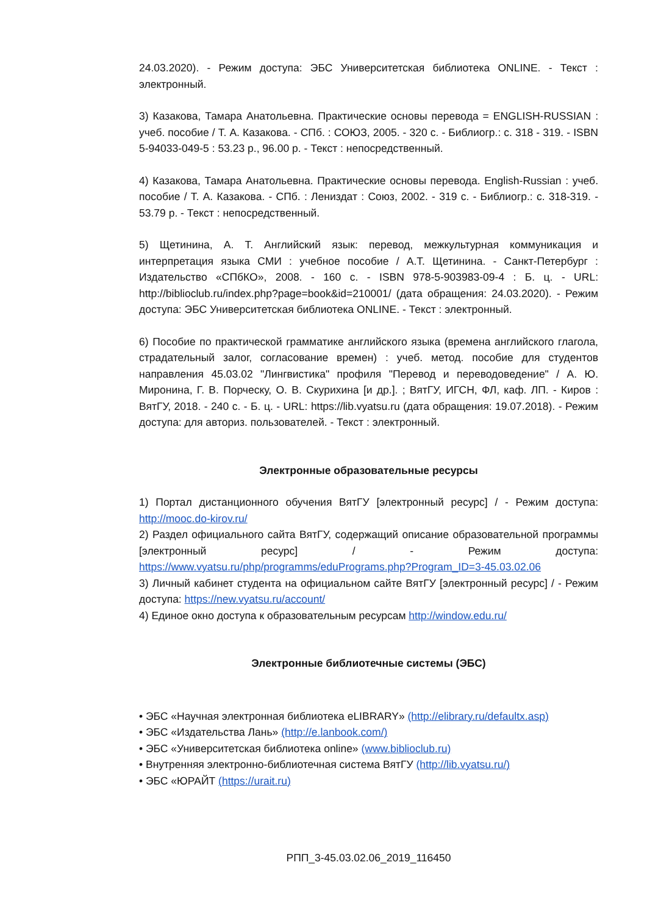24.03.2020). - Режим доступа: ЭБС Университетская библиотека ONLINE. - Текст : электронный.
3) Казакова, Тамара Анатольевна. Практические основы перевода = ENGLISH-RUSSIAN : учеб. пособие / Т. А. Казакова. - СПб. : СОЮЗ, 2005. - 320 с. - Библиогр.: с. 318 - 319. - ISBN 5-94033-049-5 : 53.23 р., 96.00 р. - Текст : непосредственный.
4) Казакова, Тамара Анатольевна. Практические основы перевода. English-Russian : учеб. пособие / Т. А. Казакова. - СПб. : Лениздат : Союз, 2002. - 319 с. - Библиогр.: с. 318-319. - 53.79 р. - Текст : непосредственный.
5) Щетинина, А. Т. Английский язык: перевод, межкультурная коммуникация и интерпретация языка СМИ : учебное пособие / А.Т. Щетинина. - Санкт-Петербург : Издательство «СПбКО», 2008. - 160 с. - ISBN 978-5-903983-09-4 : Б. ц. - URL: http://biblioclub.ru/index.php?page=book&id=210001/ (дата обращения: 24.03.2020). - Режим доступа: ЭБС Университетская библиотека ONLINE. - Текст : электронный.
6) Пособие по практической грамматике английского языка (времена английского глагола, страдательный залог, согласование времен) : учеб. метод. пособие для студентов направления 45.03.02 "Лингвистика" профиля "Перевод и переводоведение" / А. Ю. Миронина, Г. В. Порческу, О. В. Скурихина [и др.]. ; ВятГУ, ИГСН, ФЛ, каф. ЛП. - Киров : ВятГУ, 2018. - 240 с. - Б. ц. - URL: https://lib.vyatsu.ru (дата обращения: 19.07.2018). - Режим доступа: для авториз. пользователей. - Текст : электронный.
Электронные образовательные ресурсы
1) Портал дистанционного обучения ВятГУ [электронный ресурс] / - Режим доступа: http://mooc.do-kirov.ru/
2) Раздел официального сайта ВятГУ, содержащий описание образовательной программы [электронный ресурс] / - Режим доступа: https://www.vyatsu.ru/php/programms/eduPrograms.php?Program_ID=3-45.03.02.06
3) Личный кабинет студента на официальном сайте ВятГУ [электронный ресурс] / - Режим доступа: https://new.vyatsu.ru/account/
4) Единое окно доступа к образовательным ресурсам http://window.edu.ru/
Электронные библиотечные системы (ЭБС)
• ЭБС «Научная электронная библиотека eLIBRARY» (http://elibrary.ru/defaultx.asp)
• ЭБС «Издательства Лань» (http://e.lanbook.com/)
• ЭБС «Университетская библиотека online» (www.biblioclub.ru)
• Внутренняя электронно-библиотечная система ВятГУ (http://lib.vyatsu.ru/)
• ЭБС «ЮРАЙТ (https://urait.ru)
РПП_3-45.03.02.06_2019_116450